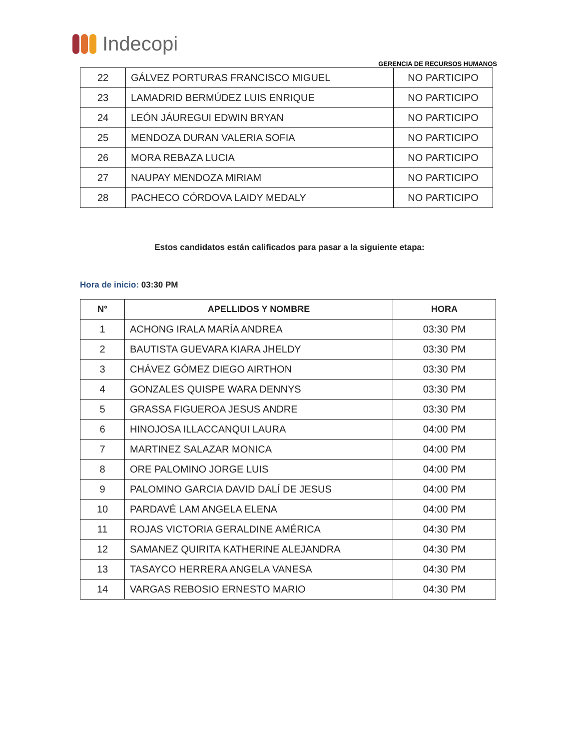Indecopi
GERENCIA DE RECURSOS HUMANOS
| 22 | GÁLVEZ PORTURAS FRANCISCO MIGUEL | NO PARTICIPO |
| 23 | LAMADRID BERMÚDEZ LUIS ENRIQUE | NO PARTICIPO |
| 24 | LEÓN JÁUREGUI EDWIN BRYAN | NO PARTICIPO |
| 25 | MENDOZA DURAN VALERIA SOFIA | NO PARTICIPO |
| 26 | MORA REBAZA LUCIA | NO PARTICIPO |
| 27 | NAUPAY MENDOZA MIRIAM | NO PARTICIPO |
| 28 | PACHECO CÓRDOVA LAIDY MEDALY | NO PARTICIPO |
Estos candidatos están calificados para pasar a la siguiente etapa:
Hora de inicio: 03:30 PM
| N° | APELLIDOS Y NOMBRE | HORA |
| --- | --- | --- |
| 1 | ACHONG IRALA MARÍA ANDREA | 03:30 PM |
| 2 | BAUTISTA GUEVARA KIARA JHELDY | 03:30 PM |
| 3 | CHÁVEZ GÓMEZ DIEGO AIRTHON | 03:30 PM |
| 4 | GONZALES QUISPE WARA DENNYS | 03:30 PM |
| 5 | GRASSA FIGUEROA JESUS ANDRE | 03:30 PM |
| 6 | HINOJOSA ILLACCANQUI LAURA | 04:00 PM |
| 7 | MARTINEZ SALAZAR MONICA | 04:00 PM |
| 8 | ORE PALOMINO JORGE LUIS | 04:00 PM |
| 9 | PALOMINO GARCIA DAVID DALÍ DE JESUS | 04:00 PM |
| 10 | PARDAVÉ LAM ANGELA ELENA | 04:00 PM |
| 11 | ROJAS VICTORIA GERALDINE AMÉRICA | 04:30 PM |
| 12 | SAMANEZ QUIRITA KATHERINE ALEJANDRA | 04:30 PM |
| 13 | TASAYCO HERRERA ANGELA VANESA | 04:30 PM |
| 14 | VARGAS REBOSIO ERNESTO MARIO | 04:30 PM |